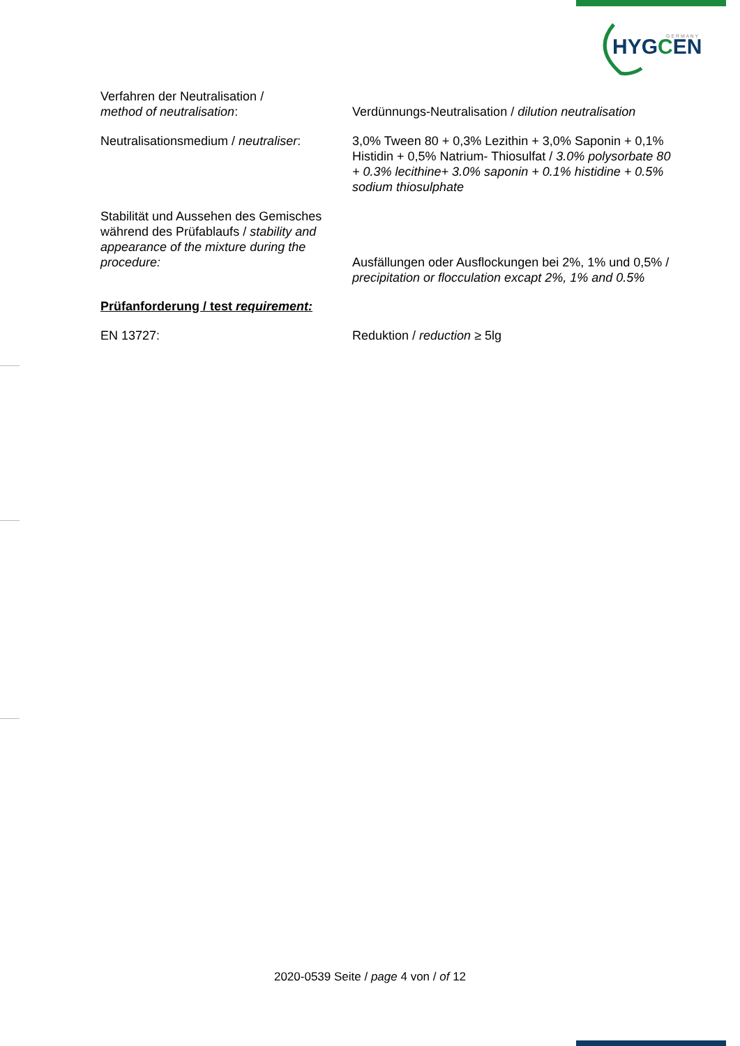HYGCEN
G E R M A N Y
Verfahren der Neutralisation /
method of neutralisation:
Verdünnungs-Neutralisation / dilution neutralisation
Neutralisationsmedium / neutraliser:
3,0% Tween 80 + 0,3% Lezithin + 3,0% Saponin + 0,1% Histidin + 0,5% Natrium- Thiosulfat / 3.0% polysorbate 80 + 0.3% lecithine+ 3.0% saponin + 0.1% histidine + 0.5% sodium thiosulphate
Stabilität und Aussehen des Gemisches während des Prüfablaufs / stability and appearance of the mixture during the procedure:
Ausfällungen oder Ausflockungen bei 2%, 1% und 0,5% /
precipitation or flocculation excapt 2%, 1% and 0.5%
Prüfanforderung / test requirement:
EN 13727: Reduktion / reduction ≥ 5lg
2020-0539 Seite / page 4 von / of 12